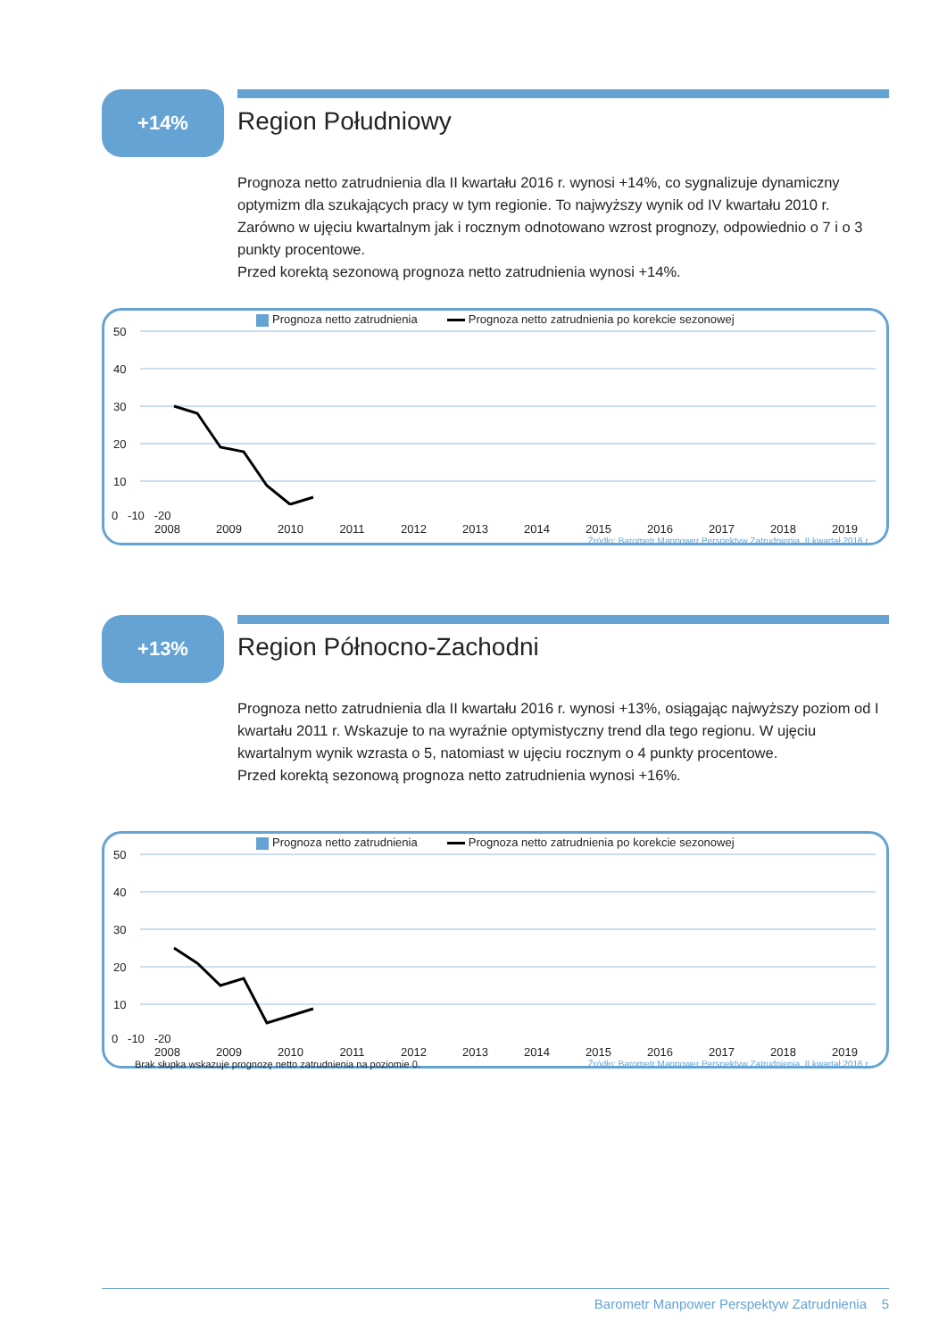+14%
Region Południowy
Prognoza netto zatrudnienia dla II kwartału 2016 r. wynosi +14%, co sygnalizuje dynamiczny optymizm dla szukających pracy w tym regionie. To najwyższy wynik od IV kwartału 2010 r. Zarówno w ujęciu kwartalnym jak i rocznym odnotowano wzrost prognozy, odpowiednio o 7 i o 3 punkty procentowe.
Przed korektą sezonową prognoza netto zatrudnienia wynosi +14%.
Prognoza netto zatrudnienia Prognoza netto zatrudnienia po korekcie sezonowej
50
40
30
20
10
0 -10 -20
2008 2009 2010 2011 2012 2013 2014 2015 2016 2017 2018 2019
Źródło: Barometr Manpower Perspektyw Zatrudnienia, II kwartał 2016 r.
+13%
Region Północno-Zachodni
Prognoza netto zatrudnienia dla II kwartału 2016 r. wynosi +13%, osiągając najwyższy poziom od I kwartału 2011 r. Wskazuje to na wyraźnie optymistyczny trend dla tego regionu. W ujęciu kwartalnym wynik wzrasta o 5, natomiast w ujęciu rocznym o 4 punkty procentowe.
Przed korektą sezonową prognoza netto zatrudnienia wynosi +16%.
Prognoza netto zatrudnienia Prognoza netto zatrudnienia po korekcie sezonowej
50
40
30
20
10
0 -10 -20
2008 2009 2010 2011 2012 2013 2014 2015 2016 2017 2018 2019
Brak słupka wskazuje prognozę netto zatrudnienia na poziomie 0. Źródło: Barometr Manpower Perspektyw Zatrudnienia, II kwartał 2016 r.
Barometr Manpower Perspektyw Zatrudnienia 5